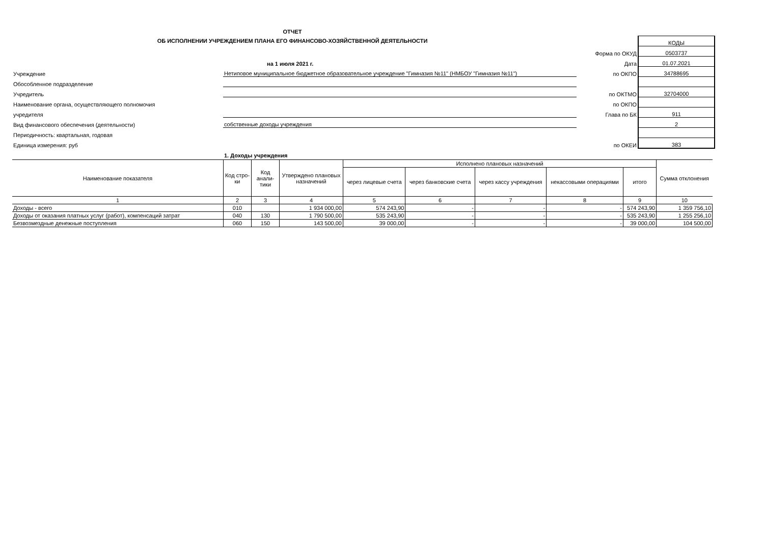ОТЧЕТ
ОБ ИСПОЛНЕНИИ УЧРЕЖДЕНИЕМ ПЛАНА ЕГО ФИНАНСОВО-ХОЗЯЙСТВЕННОЙ ДЕЯТЕЛЬНОСТИ
| | | | КОДЫ |
| | | Форма по ОКУД | 0503737 |
| | на 1 июля 2021 г. | Дата | 01.07.2021 |
| Учреждение | Нетиповое муниципальное бюджетное образовательное учреждение "Гимназия №11" (НМБОУ "Гимназия №11") | по ОКПО | 34788695 |
| Обособленное подразделение | | | |
| Учредитель | | по ОКТМО | 32704000 |
| Наименование органа, осуществляющего полномочия | | по ОКПО | |
| учредителя | | Глава по БК | 911 |
| Вид финансового обеспечения (деятельности) | собственные доходы учреждения | | 2 |
| Периодичность: квартальная, годовая | | | |
| Единица измерения: руб | | по ОКЕИ | 383 |
| | 1. Доходы учреждения | | |
| Наименование показателя | Код стро-ки | Код анали-тики | Утверждено плановых назначений | Исполнено плановых назначений | | | | | Сумма отклонения |
| --- | --- | --- | --- | --- | --- | --- | --- | --- | --- |
| | | | | через лицевые счета | через банковские счета | через кассу учреждения | некассовыми операциями | итого | |
| 1 | 2 | 3 | 4 | 5 | 6 | 7 | 8 | 9 | 10 |
| Доходы - всего | 010 | | 1 934 000,00 | 574 243,90 | - | - | - | 574 243,90 | 1 359 756,10 |
| Доходы от оказания платных услуг (работ), компенсаций затрат | 040 | 130 | 1 790 500,00 | 535 243,90 | - | - | - | 535 243,90 | 1 255 256,10 |
| Безвозмездные денежные поступления | 060 | 150 | 143 500,00 | 39 000,00 | - | - | - | 39 000,00 | 104 500,00 |